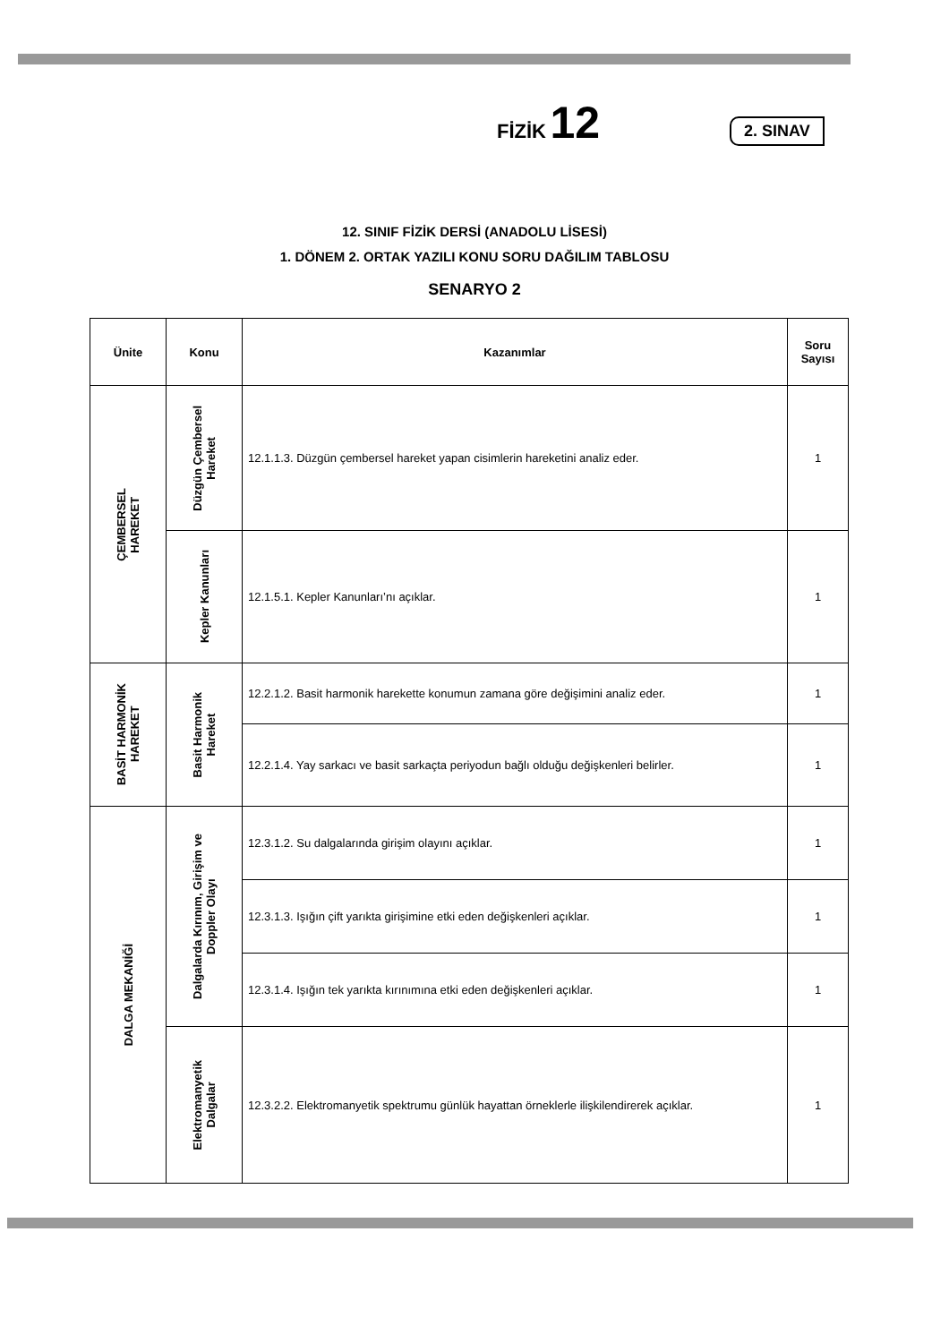FİZİK 12
2. SINAV
12. SINIF FİZİK DERSİ (ANADOLU LİSESİ)
1. DÖNEM 2. ORTAK YAZILI KONU SORU DAĞILIM TABLOSU
SENARYO 2
| Ünite | Konu | Kazanımlar | Soru Sayısı |
| --- | --- | --- | --- |
| ÇEMBERSEL HAREKET | Düzgün Çembersel Hareket | 12.1.1.3. Düzgün çembersel hareket yapan cisimlerin hareketini analiz eder. | 1 |
| | Kepler Kanunları | 12.1.5.1. Kepler Kanunları’nı açıklar. | 1 |
| BASİT HARMONİK HAREKET | Basit Harmonik Hareket | 12.2.1.2. Basit harmonik harekette konumun zamana göre değişimini analiz eder. | 1 |
| | | 12.2.1.4. Yay sarkacı ve basit sarkaçta periyodun bağlı olduğu değişkenleri belirler. | 1 |
| DALGA MEKANİĞİ | Dalgalarda Kırınım, Girişim ve Doppler Olayı | 12.3.1.2. Su dalgalarında girişim olayını açıklar. | 1 |
| | | 12.3.1.3. Işığın çift yarıkta girişimine etki eden değişkenleri açıklar. | 1 |
| | | 12.3.1.4. Işığın tek yarıkta kırınımına etki eden değişkenleri açıklar. | 1 |
| | Elektromanyetik Dalgalar | 12.3.2.2. Elektromanyetik spektrumu günlük hayattan örneklerle ilişkilendirerek açıklar. | 1 |